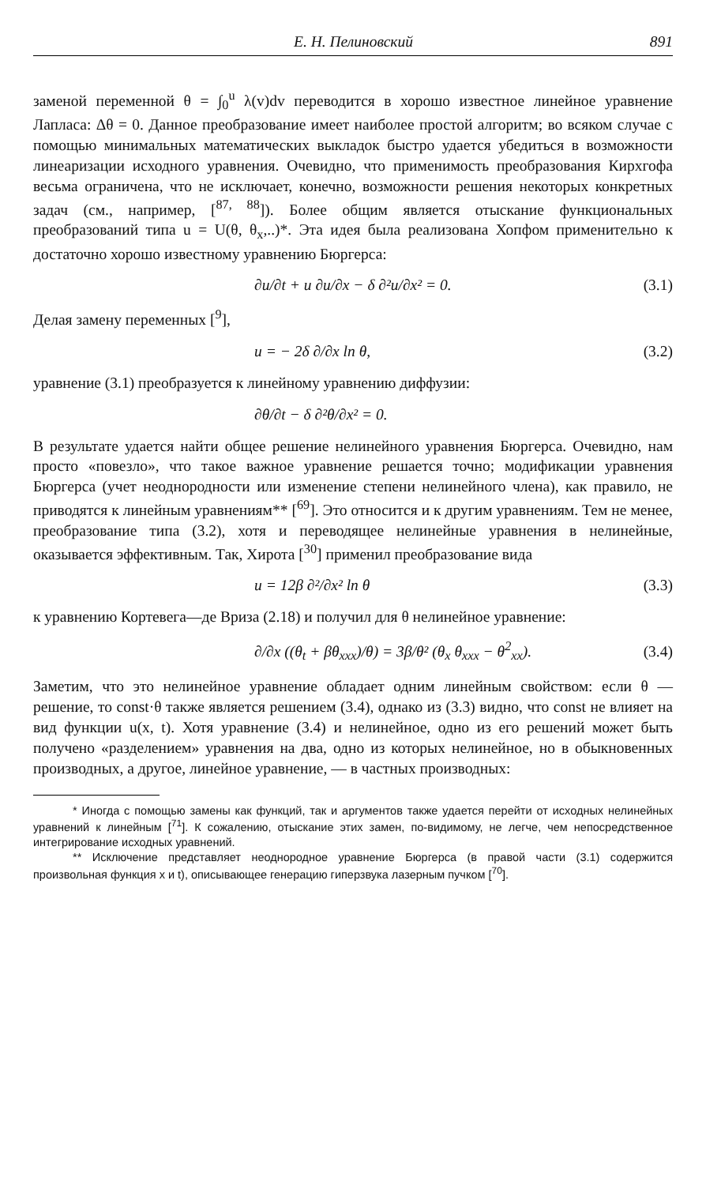Е. Н. Пелиновский 891
заменой переменной θ = ∫<sub>0</sub><sup>u</sup> λ(v)dv переводится в хорошо известное линейное уравнение Лапласа: Δθ = 0. Данное преобразование имеет наиболее простой алгоритм; во всяком случае с помощью минимальных математических выкладок быстро удается убедиться в возможности линеаризации исходного уравнения. Очевидно, что применимость преобразования Кирхгофа весьма ограничена, что не исключает, конечно, возможности решения некоторых конкретных задач (см., например, [<sup>87, 88</sup>]). Более общим является отыскание функциональных преобразований типа u = U(θ, θ<sub>x</sub>,..)*. Эта идея была реализована Хопфом применительно к достаточно хорошо известному уравнению Бюргерса:
∂u/∂t + u ∂u/∂x − δ ∂²u/∂x² = 0. (3.1)
Делая замену переменных [<sup>9</sup>],
u = − 2δ ∂/∂x ln θ, (3.2)
уравнение (3.1) преобразуется к линейному уравнению диффузии:
∂θ/∂t − δ ∂²θ/∂x² = 0.
В результате удается найти общее решение нелинейного уравнения Бюргерса. Очевидно, нам просто «повезло», что такое важное уравнение решается точно; модификации уравнения Бюргерса (учет неоднородности или изменение степени нелинейного члена), как правило, не приводятся к линейным уравнениям** [<sup>69</sup>]. Это относится и к другим уравнениям. Тем не менее, преобразование типа (3.2), хотя и переводящее нелинейные уравнения в нелинейные, оказывается эффективным. Так, Хирота [<sup>30</sup>] применил преобразование вида
u = 12β ∂²/∂x² ln θ (3.3)
к уравнению Кортевега—де Вриза (2.18) и получил для θ нелинейное уравнение:
∂/∂x ((θ<sub>t</sub> + βθ<sub>xxx</sub>)/θ) = 3β/θ² (θ<sub>x</sub> θ<sub>xxx</sub> − θ<sup>2</sup><sub>xx</sub>). (3.4)
Заметим, что это нелинейное уравнение обладает одним линейным свойством: если θ — решение, то const·θ также является решением (3.4), однако из (3.3) видно, что const не влияет на вид функции u(x, t). Хотя уравнение (3.4) и нелинейное, одно из его решений может быть получено «разделением» уравнения на два, одно из которых нелинейное, но в обыкновенных производных, а другое, линейное уравнение, — в частных производных:
* Иногда с помощью замены как функций, так и аргументов также удается перейти от исходных нелинейных уравнений к линейным [<sup>71</sup>]. К сожалению, отыскание этих замен, по-видимому, не легче, чем непосредственное интегрирование исходных уравнений.
** Исключение представляет неоднородное уравнение Бюргерса (в правой части (3.1) содержится произвольная функция x и t), описывающее генерацию гиперзвука лазерным пучком [<sup>70</sup>].